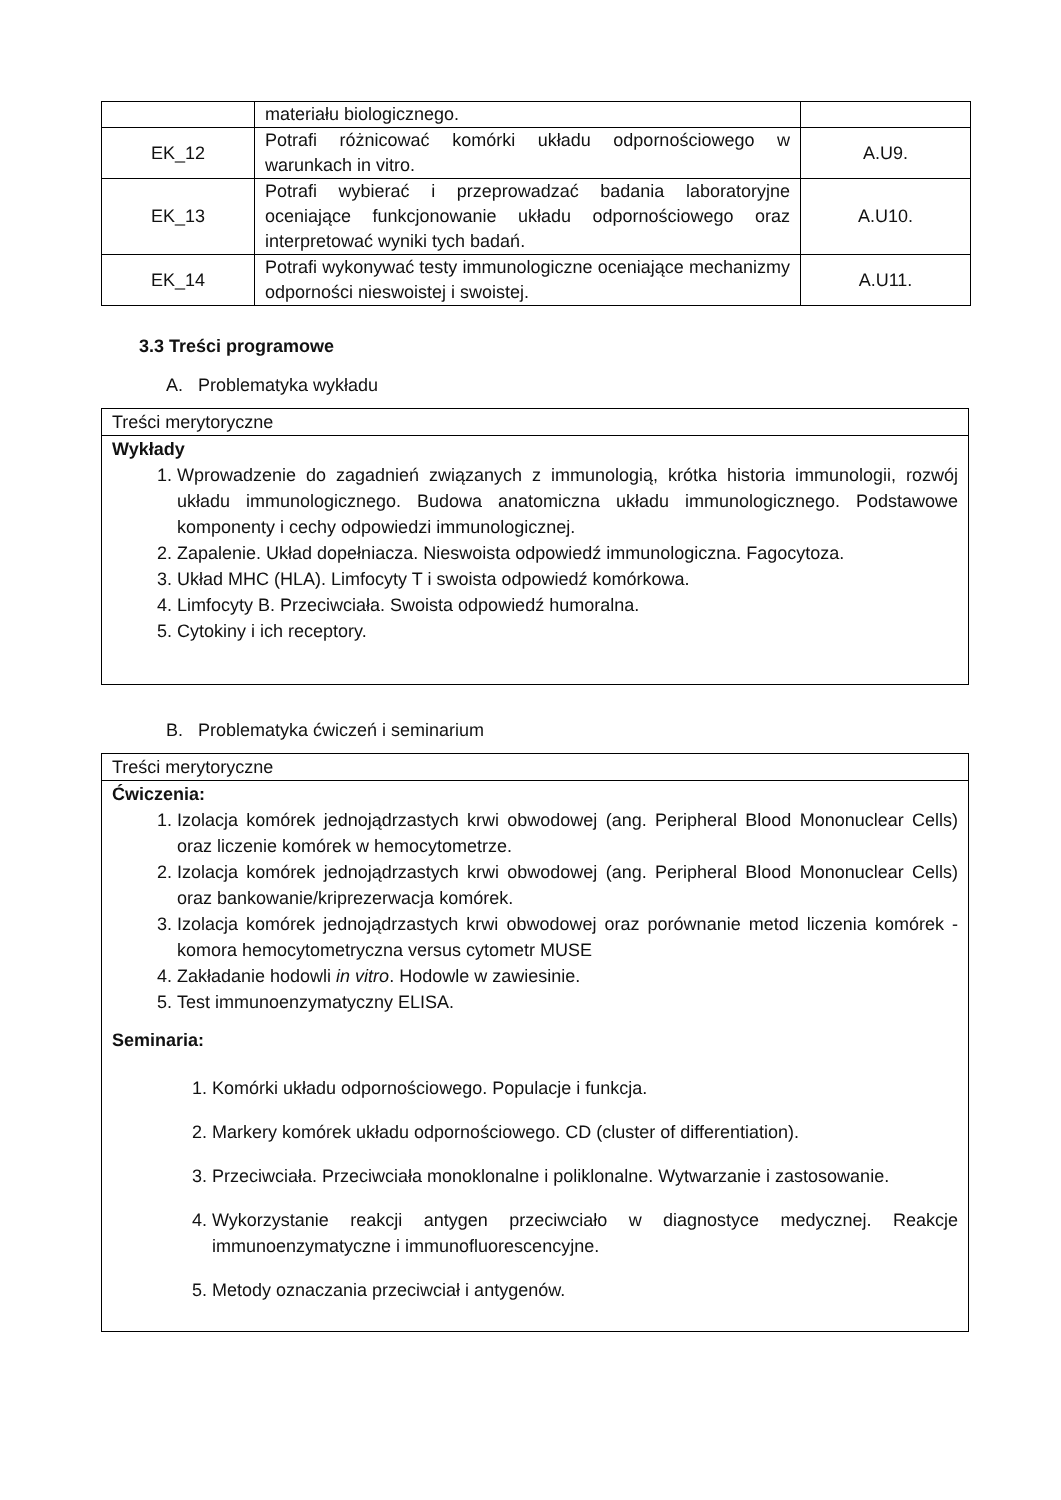| | materiału biologicznego. | |
| EK_12 | Potrafi różnicować komórki układu odpornościowego w warunkach in vitro. | A.U9. |
| EK_13 | Potrafi wybierać i przeprowadzać badania laboratoryjne oceniające funkcjonowanie układu odpornościowego oraz interpretować wyniki tych badań. | A.U10. |
| EK_14 | Potrafi wykonywać testy immunologiczne oceniające mechanizmy odporności nieswoistej i swoistej. | A.U11. |
3.3 Treści programowe
A. Problematyka wykładu
Treści merytoryczne
Wykłady
1. Wprowadzenie do zagadnień związanych z immunologią, krótka historia immunologii, rozwój układu immunologicznego. Budowa anatomiczna układu immunologicznego. Podstawowe komponenty i cechy odpowiedzi immunologicznej.
2. Zapalenie. Układ dopełniacza. Nieswoista odpowiedź immunologiczna. Fagocytoza.
3. Układ MHC (HLA). Limfocyty T i swoista odpowiedź komórkowa.
4. Limfocyty B. Przeciwciała. Swoista odpowiedź humoralna.
5. Cytokiny i ich receptory.
B. Problematyka ćwiczeń i seminarium
Treści merytoryczne
Ćwiczenia:
1. Izolacja komórek jednojądrzastych krwi obwodowej (ang. Peripheral Blood Mononuclear Cells) oraz liczenie komórek w hemocytometrze.
2. Izolacja komórek jednojądrzastych krwi obwodowej (ang. Peripheral Blood Mononuclear Cells) oraz bankowanie/kriprezerwacja komórek.
3. Izolacja komórek jednojądrzastych krwi obwodowej oraz porównanie metod liczenia komórek - komora hemocytometryczna versus cytometr MUSE
4. Zakładanie hodowli in vitro. Hodowle w zawiesinie.
5. Test immunoenzymatyczny ELISA.
Seminaria:
1. Komórki układu odpornościowego. Populacje i funkcja.
2. Markery komórek układu odpornościowego. CD (cluster of differentiation).
3. Przeciwciała. Przeciwciała monoklonalne i poliklonalne. Wytwarzanie i zastosowanie.
4. Wykorzystanie reakcji antygen przeciwciało w diagnostyce medycznej. Reakcje immunoenzymatyczne i immunofluorescencyjne.
5. Metody oznaczania przeciwciał i antygenów.